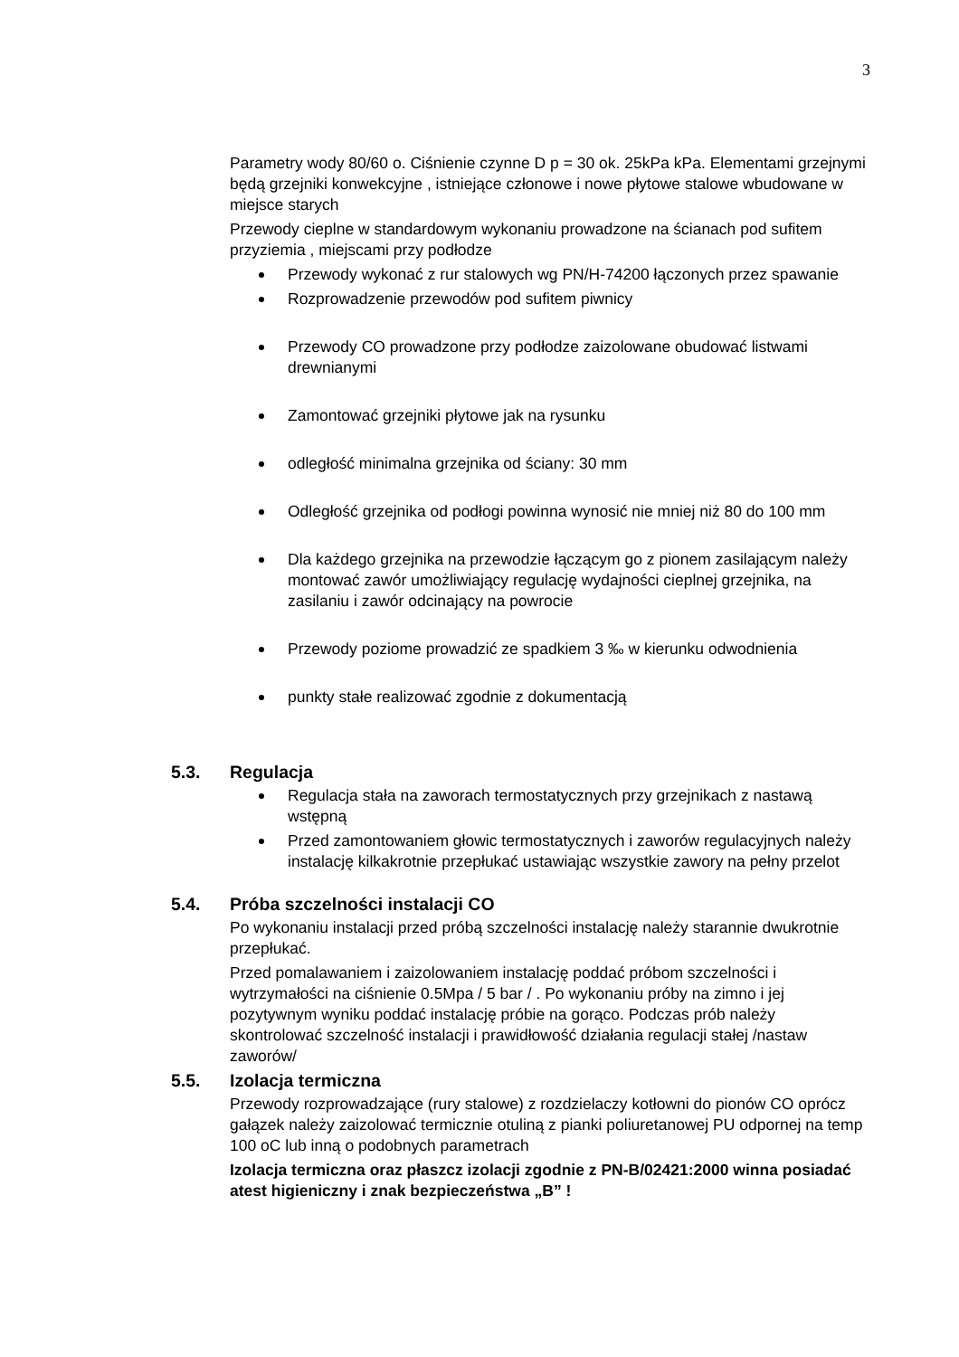3
Parametry wody 80/60 o. Ciśnienie czynne D p = 30 ok. 25kPa kPa. Elementami grzejnymi będą grzejniki konwekcyjne , istniejące członowe i nowe płytowe stalowe wbudowane w miejsce starych
Przewody cieplne w standardowym wykonaniu prowadzone na ścianach pod sufitem przyziemia , miejscami przy podłodze
Przewody wykonać z rur stalowych wg PN/H-74200 łączonych przez spawanie
Rozprowadzenie przewodów pod sufitem piwnicy
Przewody CO prowadzone przy podłodze zaizolowane obudować listwami drewnianymi
Zamontować grzejniki płytowe jak na rysunku
odległość minimalna grzejnika od ściany: 30 mm
Odległość grzejnika od podłogi powinna wynosić nie mniej niż 80 do 100 mm
Dla każdego grzejnika na przewodzie łączącym go z pionem zasilającym należy montować zawór umożliwiający regulację wydajności cieplnej grzejnika, na zasilaniu i zawór odcinający na powrocie
Przewody poziome prowadzić ze spadkiem 3 ‰ w kierunku odwodnienia
punkty stałe realizować zgodnie z dokumentacją
5.3. Regulacja
Regulacja stała na zaworach termostatycznych przy grzejnikach z nastawą wstępną
Przed zamontowaniem głowic termostatycznych i zaworów regulacyjnych należy instalację kilkakrotnie przepłukać ustawiając wszystkie zawory na pełny przelot
5.4. Próba szczelności instalacji CO
Po wykonaniu instalacji przed próbą szczelności instalację należy starannie dwukrotnie przepłukać.
Przed pomalawaniem i zaizolowaniem instalację poddać próbom szczelności i wytrzymałości na ciśnienie 0.5Mpa / 5 bar / . Po wykonaniu próby na zimno i jej pozytywnym wyniku poddać instalację próbie na gorąco. Podczas prób należy skontrolować szczelność instalacji i prawidłowość działania regulacji stałej /nastaw zaworów/
5.5. Izolacja termiczna
Przewody rozprowadzające (rury stalowe) z rozdzielaczy kotłowni do pionów CO oprócz gałązek należy zaizolować termicznie otuliną z pianki poliuretanowej PU odpornej na temp 100 oC lub inną o podobnych parametrach
Izolacja termiczna oraz płaszcz izolacji zgodnie z PN-B/02421:2000 winna posiadać atest higieniczny i znak bezpieczeństwa „B” !